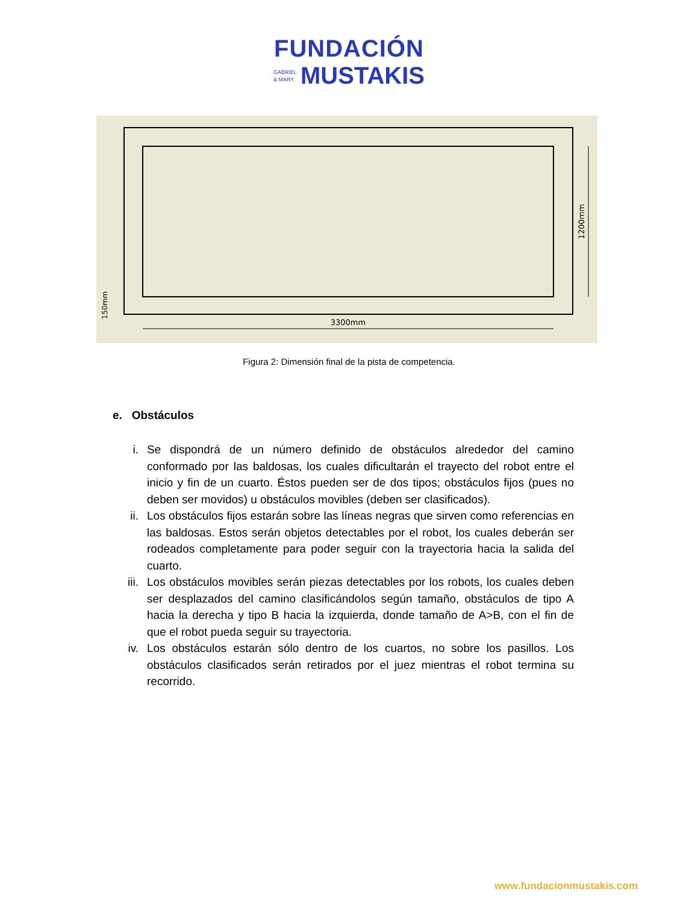FUNDACIÓN
GABRIEL
& MARY MUSTAKIS
3300mm
1200mm
150mm
Figura 2: Dimensión final de la pista de competencia.
e. Obstáculos
i. Se dispondrá de un número definido de obstáculos alrededor del camino conformado por las baldosas, los cuales dificultarán el trayecto del robot entre el inicio y fin de un cuarto. Éstos pueden ser de dos tipos; obstáculos fijos (pues no deben ser movidos) u obstáculos movibles (deben ser clasificados).
ii. Los obstáculos fijos estarán sobre las líneas negras que sirven como referencias en las baldosas. Estos serán objetos detectables por el robot, los cuales deberán ser rodeados completamente para poder seguir con la trayectoria hacia la salida del cuarto.
iii. Los obstáculos movibles serán piezas detectables por los robots, los cuales deben ser desplazados del camino clasificándolos según tamaño, obstáculos de tipo A hacia la derecha y tipo B hacia la izquierda, donde tamaño de A>B, con el fin de que el robot pueda seguir su trayectoria.
iv. Los obstáculos estarán sólo dentro de los cuartos, no sobre los pasillos. Los obstáculos clasificados serán retirados por el juez mientras el robot termina su recorrido.
www.fundacionmustakis.com